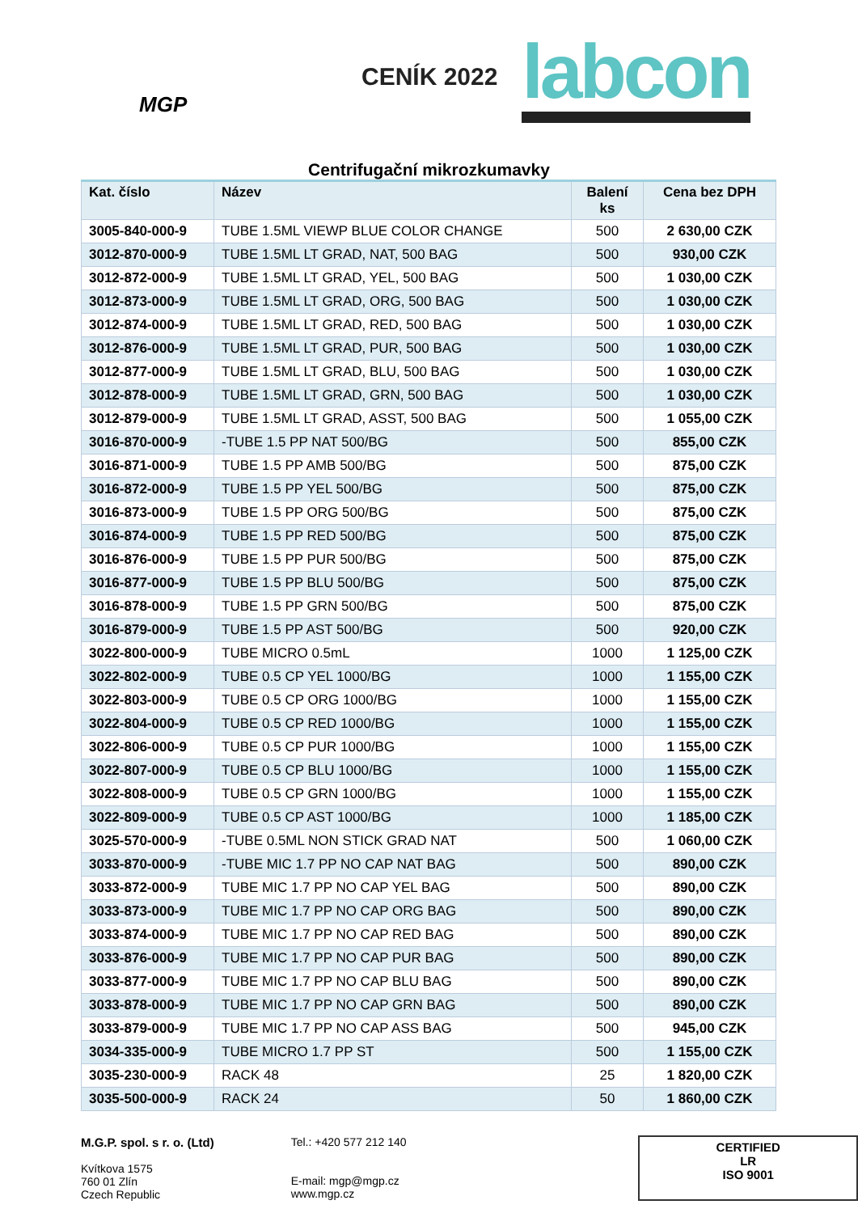MGP
CENÍK 2022
labcon
Centrifugační mikrozkumavky
| Kat. číslo | Název | Balení ks | Cena bez DPH |
| --- | --- | --- | --- |
| 3005-840-000-9 | TUBE 1.5ML VIEWP BLUE COLOR CHANGE | 500 | 2 630,00 CZK |
| 3012-870-000-9 | TUBE 1.5ML LT GRAD, NAT, 500 BAG | 500 | 930,00 CZK |
| 3012-872-000-9 | TUBE 1.5ML LT GRAD, YEL, 500 BAG | 500 | 1 030,00 CZK |
| 3012-873-000-9 | TUBE 1.5ML LT GRAD, ORG, 500 BAG | 500 | 1 030,00 CZK |
| 3012-874-000-9 | TUBE 1.5ML LT GRAD, RED, 500 BAG | 500 | 1 030,00 CZK |
| 3012-876-000-9 | TUBE 1.5ML LT GRAD, PUR, 500 BAG | 500 | 1 030,00 CZK |
| 3012-877-000-9 | TUBE 1.5ML LT GRAD, BLU, 500 BAG | 500 | 1 030,00 CZK |
| 3012-878-000-9 | TUBE 1.5ML LT GRAD, GRN, 500 BAG | 500 | 1 030,00 CZK |
| 3012-879-000-9 | TUBE 1.5ML LT GRAD, ASST, 500 BAG | 500 | 1 055,00 CZK |
| 3016-870-000-9 | -TUBE 1.5 PP NAT 500/BG | 500 | 855,00 CZK |
| 3016-871-000-9 | TUBE 1.5 PP AMB 500/BG | 500 | 875,00 CZK |
| 3016-872-000-9 | TUBE 1.5 PP YEL 500/BG | 500 | 875,00 CZK |
| 3016-873-000-9 | TUBE 1.5 PP ORG 500/BG | 500 | 875,00 CZK |
| 3016-874-000-9 | TUBE 1.5 PP RED 500/BG | 500 | 875,00 CZK |
| 3016-876-000-9 | TUBE 1.5 PP PUR 500/BG | 500 | 875,00 CZK |
| 3016-877-000-9 | TUBE 1.5 PP BLU 500/BG | 500 | 875,00 CZK |
| 3016-878-000-9 | TUBE 1.5 PP GRN 500/BG | 500 | 875,00 CZK |
| 3016-879-000-9 | TUBE 1.5 PP AST 500/BG | 500 | 920,00 CZK |
| 3022-800-000-9 | TUBE MICRO 0.5mL | 1000 | 1 125,00 CZK |
| 3022-802-000-9 | TUBE 0.5 CP YEL 1000/BG | 1000 | 1 155,00 CZK |
| 3022-803-000-9 | TUBE 0.5 CP ORG 1000/BG | 1000 | 1 155,00 CZK |
| 3022-804-000-9 | TUBE 0.5 CP RED 1000/BG | 1000 | 1 155,00 CZK |
| 3022-806-000-9 | TUBE 0.5 CP PUR 1000/BG | 1000 | 1 155,00 CZK |
| 3022-807-000-9 | TUBE 0.5 CP BLU 1000/BG | 1000 | 1 155,00 CZK |
| 3022-808-000-9 | TUBE 0.5 CP GRN 1000/BG | 1000 | 1 155,00 CZK |
| 3022-809-000-9 | TUBE 0.5 CP AST 1000/BG | 1000 | 1 185,00 CZK |
| 3025-570-000-9 | -TUBE 0.5ML NON STICK GRAD NAT | 500 | 1 060,00 CZK |
| 3033-870-000-9 | -TUBE MIC 1.7 PP NO CAP NAT BAG | 500 | 890,00 CZK |
| 3033-872-000-9 | TUBE MIC 1.7 PP NO CAP YEL BAG | 500 | 890,00 CZK |
| 3033-873-000-9 | TUBE MIC 1.7 PP NO CAP ORG BAG | 500 | 890,00 CZK |
| 3033-874-000-9 | TUBE MIC 1.7 PP NO CAP RED BAG | 500 | 890,00 CZK |
| 3033-876-000-9 | TUBE MIC 1.7 PP NO CAP PUR BAG | 500 | 890,00 CZK |
| 3033-877-000-9 | TUBE MIC 1.7 PP NO CAP BLU BAG | 500 | 890,00 CZK |
| 3033-878-000-9 | TUBE MIC 1.7 PP NO CAP GRN BAG | 500 | 890,00 CZK |
| 3033-879-000-9 | TUBE MIC 1.7 PP NO CAP ASS BAG | 500 | 945,00 CZK |
| 3034-335-000-9 | TUBE MICRO 1.7 PP ST | 500 | 1 155,00 CZK |
| 3035-230-000-9 | RACK 48 | 25 | 1 820,00 CZK |
| 3035-500-000-9 | RACK 24 | 50 | 1 860,00 CZK |
M.G.P. spol. s r. o. (Ltd)
Kvítkova 1575
760 01 Zlín
Czech Republic
Tel.: +420 577 212 140
E-mail: mgp@mgp.cz
www.mgp.cz
CERTIFIED
LR
ISO 9001